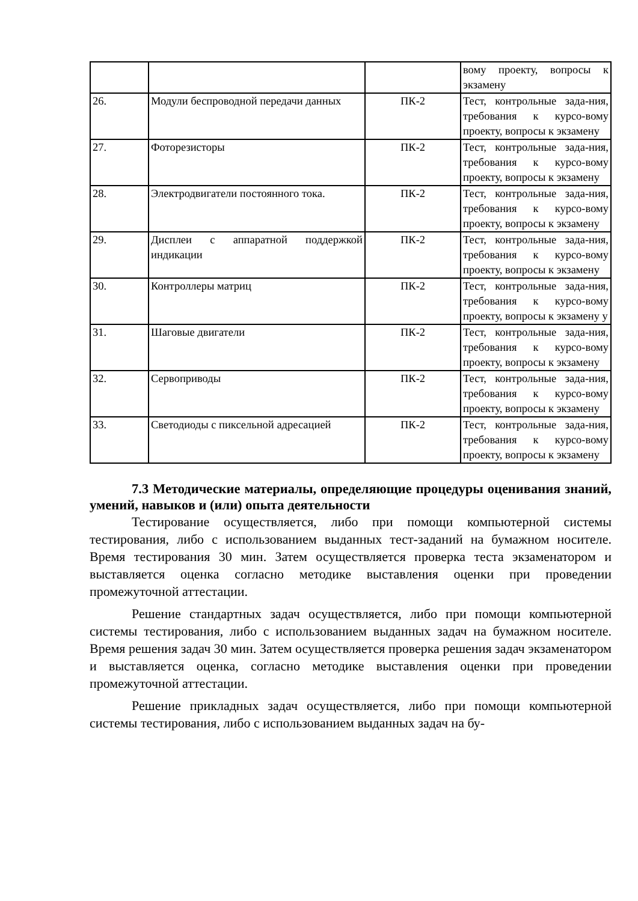| | | | вому проекту, вопросы к экзамену |
| 26. | Модули беспроводной передачи данных | ПК-2 | Тест, контрольные зада-ния, требования к курсо-вому проекту, вопросы к экзамену |
| 27. | Фоторезисторы | ПК-2 | Тест, контрольные зада-ния, требования к курсо-вому проекту, вопросы к экзамену |
| 28. | Электродвигатели постоянного тока. | ПК-2 | Тест, контрольные зада-ния, требования к курсо-вому проекту, вопросы к экзамену |
| 29. | Дисплеи с аппаратной поддержкой индикации | ПК-2 | Тест, контрольные зада-ния, требования к курсо-вому проекту, вопросы к экзамену |
| 30. | Контроллеры матриц | ПК-2 | Тест, контрольные зада-ния, требования к курсо-вому проекту, вопросы к экзамену у |
| 31. | Шаговые двигатели | ПК-2 | Тест, контрольные зада-ния, требования к курсо-вому проекту, вопросы к экзамену |
| 32. | Сервоприводы | ПК-2 | Тест, контрольные зада-ния, требования к курсо-вому проекту, вопросы к экзамену |
| 33. | Светодиоды с пиксельной адресацией | ПК-2 | Тест, контрольные зада-ния, требования к курсо-вому проекту, вопросы к экзамену |
7.3 Методические материалы, определяющие процедуры оценивания знаний, умений, навыков и (или) опыта деятельности
Тестирование осуществляется, либо при помощи компьютерной системы тестирования, либо с использованием выданных тест-заданий на бумажном носителе. Время тестирования 30 мин. Затем осуществляется проверка теста экзаменатором и выставляется оценка согласно методике выставления оценки при проведении промежуточной аттестации.
Решение стандартных задач осуществляется, либо при помощи компьютерной системы тестирования, либо с использованием выданных задач на бумажном носителе. Время решения задач 30 мин. Затем осуществляется проверка решения задач экзаменатором и выставляется оценка, согласно методике выставления оценки при проведении промежуточной аттестации.
Решение прикладных задач осуществляется, либо при помощи компьютерной системы тестирования, либо с использованием выданных задач на бу-